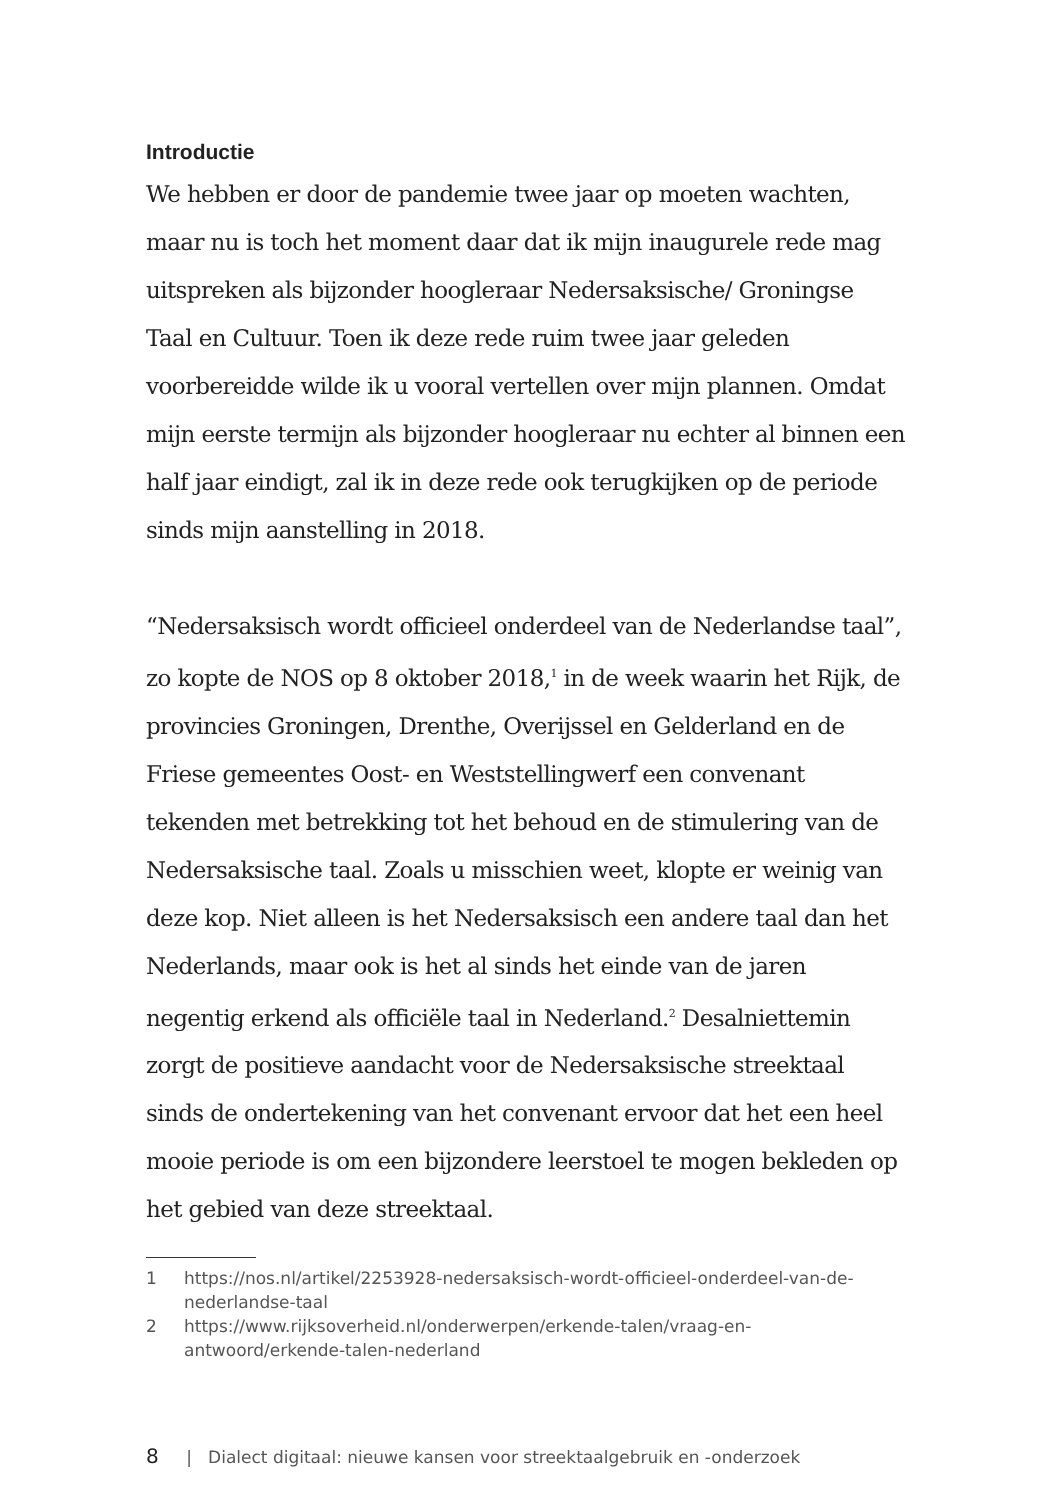Introductie
We hebben er door de pandemie twee jaar op moeten wachten, maar nu is toch het moment daar dat ik mijn inaugurele rede mag uitspreken als bijzonder hoogleraar Nedersaksische/ Groningse Taal en Cultuur. Toen ik deze rede ruim twee jaar geleden voorbereidde wilde ik u vooral vertellen over mijn plannen. Omdat mijn eerste termijn als bijzonder hoogleraar nu echter al binnen een half jaar eindigt, zal ik in deze rede ook terugkijken op de periode sinds mijn aanstelling in 2018.
“Nedersaksisch wordt officieel onderdeel van de Nederlandse taal”, zo kopte de NOS op 8 oktober 2018,<sup>1</sup> in de week waarin het Rijk, de provincies Groningen, Drenthe, Overijssel en Gelderland en de Friese gemeentes Oost- en Weststellingwerf een convenant tekenden met betrekking tot het behoud en de stimulering van de Nedersaksische taal. Zoals u misschien weet, klopte er weinig van deze kop. Niet alleen is het Nedersaksisch een andere taal dan het Nederlands, maar ook is het al sinds het einde van de jaren negentig erkend als officiële taal in Nederland.<sup>2</sup> Desalniettemin zorgt de positieve aandacht voor de Nedersaksische streektaal sinds de ondertekening van het convenant ervoor dat het een heel mooie periode is om een bijzondere leerstoel te mogen bekleden op het gebied van deze streektaal.
1 https://nos.nl/artikel/2253928-nedersaksisch-wordt-officieel-onderdeel-van-de-nederlandse-taal
2 https://www.rijksoverheid.nl/onderwerpen/erkende-talen/vraag-en-antwoord/erkende-talen-nederland
8 | Dialect digitaal: nieuwe kansen voor streektaalgebruik en -onderzoek